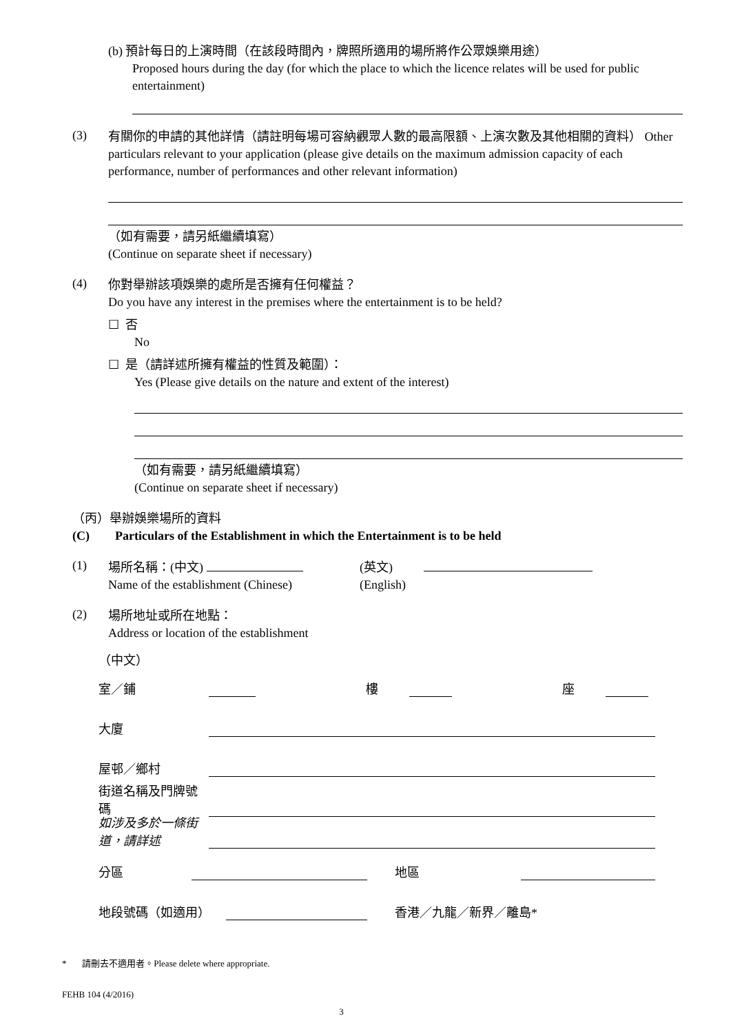(b) 預計每日的上演時間（在該段時間內，牌照所適用的場所將作公眾娛樂用途）
Proposed hours during the day (for which the place to which the licence relates will be used for public entertainment)
(3)
有關你的申請的其他詳情（請註明每場可容納觀眾人數的最高限額、上演次數及其他相關的資料） Other particulars relevant to your application (please give details on the maximum admission capacity of each performance, number of performances and other relevant information)
（如有需要，請另紙繼續填寫）
(Continue on separate sheet if necessary)
(4)
你對舉辦該項娛樂的處所是否擁有任何權益？
Do you have any interest in the premises where the entertainment is to be held?
☐ 否
No
☐ 是（請詳述所擁有權益的性質及範圍）：
Yes (Please give details on the nature and extent of the interest)
（如有需要，請另紙繼續填寫）
(Continue on separate sheet if necessary)
（丙）舉辦娛樂場所的資料
(C) Particulars of the Establishment in which the Entertainment is to be held
(1)
場所名稱：(中文)
Name of the establishment (Chinese)
(英文)
(English)
(2)
場所地址或所在地點：
Address or location of the establishment
（中文）
室／鋪 樓 座
大廈
屋邨／鄉村
街道名稱及門牌號碼
如涉及多於一條街道，請詳述
分區 地區
地段號碼（如適用） 香港／九龍／新界／離島*
* 請刪去不適用者。Please delete where appropriate.
FEHB 104 (4/2016)
3